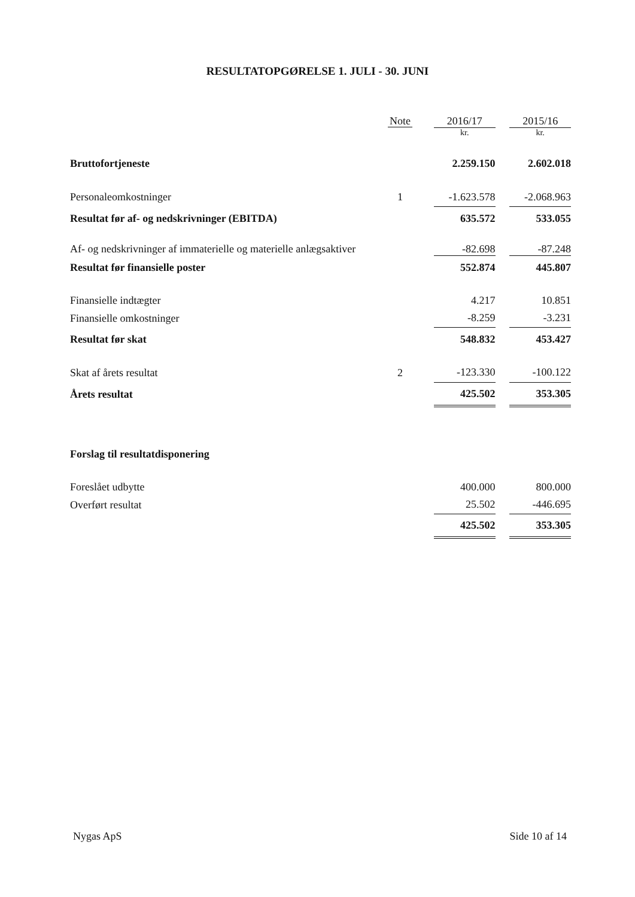RESULTATOPGØRELSE 1. JULI - 30. JUNI
| | Note | 2016/17 | | 2015/16 |
| --- | --- | --- | --- | --- |
| | | kr. | | kr. |
| Bruttofortjeneste | | 2.259.150 | | 2.602.018 |
| Personaleomkostninger | 1 | -1.623.578 | | -2.068.963 |
| Resultat før af- og nedskrivninger (EBITDA) | | 635.572 | | 533.055 |
| Af- og nedskrivninger af immaterielle og materielle anlægsaktiver | | -82.698 | | -87.248 |
| Resultat før finansielle poster | | 552.874 | | 445.807 |
| Finansielle indtægter | | 4.217 | | 10.851 |
| Finansielle omkostninger | | -8.259 | | -3.231 |
| Resultat før skat | | 548.832 | | 453.427 |
| Skat af årets resultat | 2 | -123.330 | | -100.122 |
| Årets resultat | | 425.502 | | 353.305 |
| Forslag til resultatdisponering | | | | |
| Foreslået udbytte | | 400.000 | | 800.000 |
| Overført resultat | | 25.502 | | -446.695 |
| | | 425.502 | | 353.305 |
Nygas ApS Side 10 af 14